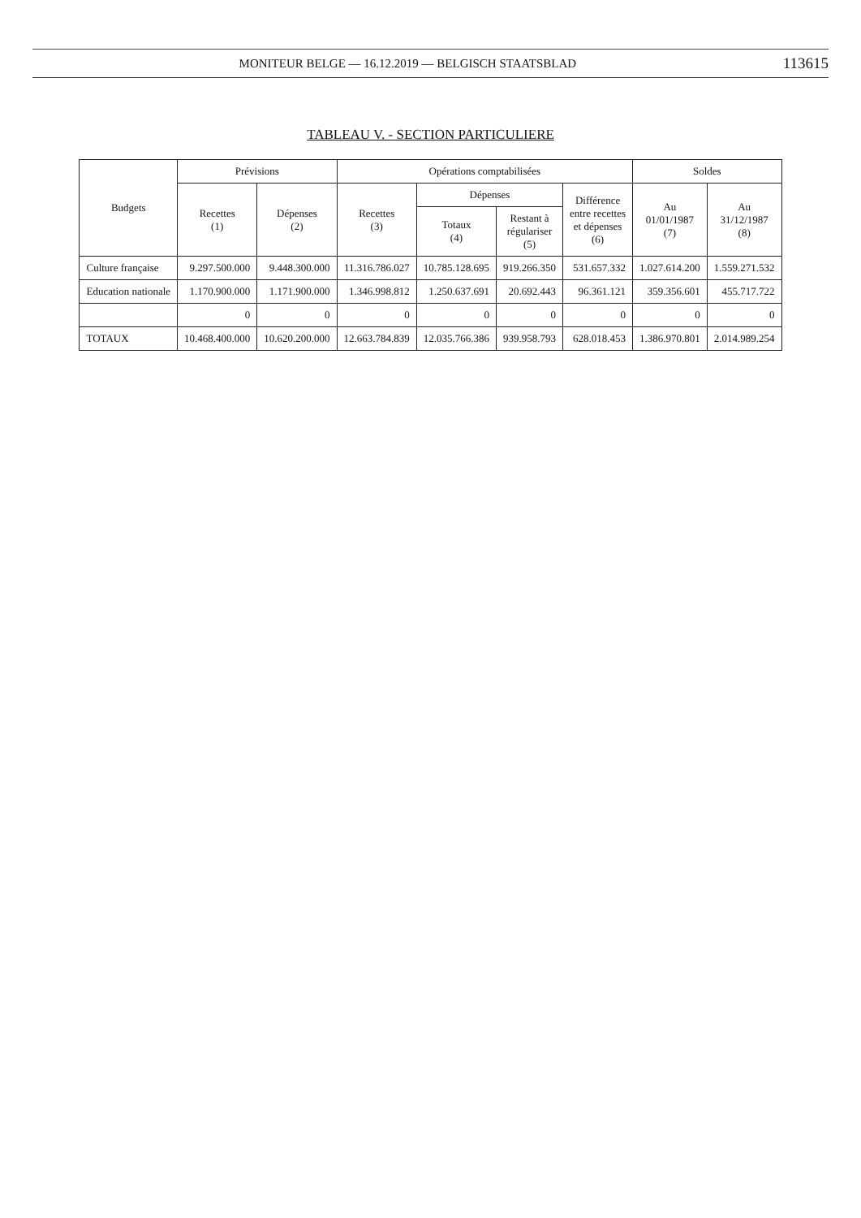MONITEUR BELGE — 16.12.2019 — BELGISCH STAATSBLAD 113615
TABLEAU V. - SECTION PARTICULIERE
| Budgets | Prévisions | | Opérations comptabilisées | | | | Soldes | |
| --- | --- | --- | --- | --- | --- | --- | --- | --- |
| | Recettes (1) | Dépenses (2) | Recettes (3) | Dépenses | | Différence entre recettes et dépenses (6) | Au 01/01/1987 (7) | Au 31/12/1987 (8) |
| | | | | Totaux (4) | Restant à régulariser (5) | | | |
| Culture française | 9.297.500.000 | 9.448.300.000 | 11.316.786.027 | 10.785.128.695 | 919.266.350 | 531.657.332 | 1.027.614.200 | 1.559.271.532 |
| Education nationale | 1.170.900.000 | 1.171.900.000 | 1.346.998.812 | 1.250.637.691 | 20.692.443 | 96.361.121 | 359.356.601 | 455.717.722 |
| | 0 | 0 | 0 | 0 | 0 | 0 | 0 | 0 |
| TOTAUX | 10.468.400.000 | 10.620.200.000 | 12.663.784.839 | 12.035.766.386 | 939.958.793 | 628.018.453 | 1.386.970.801 | 2.014.989.254 |